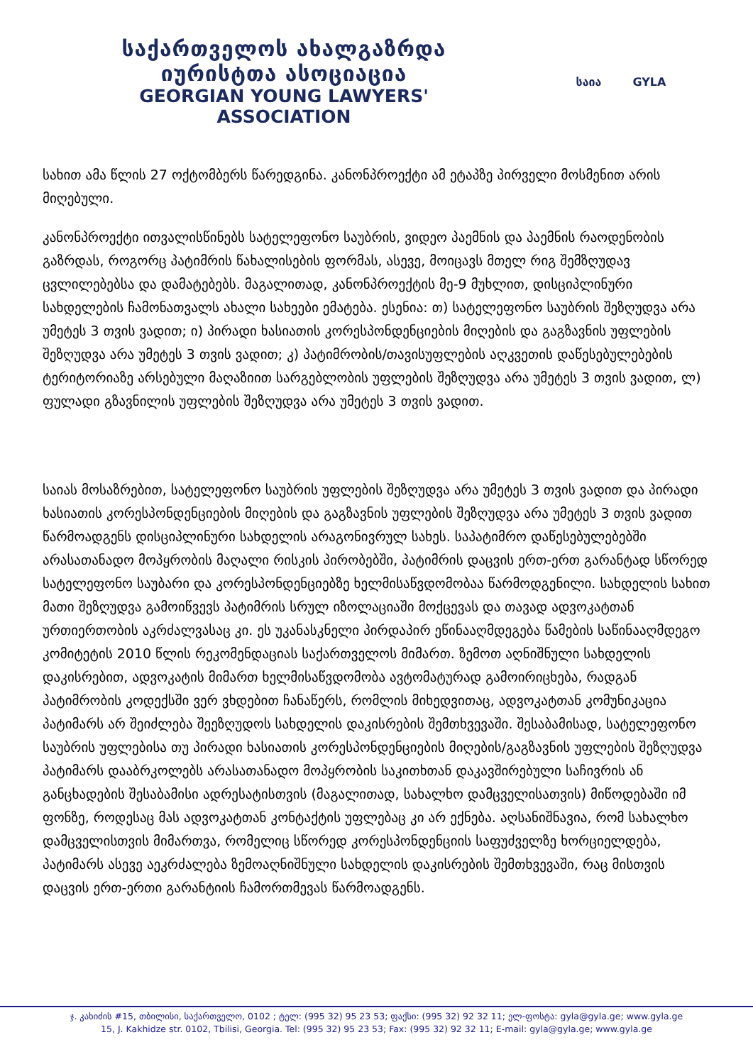საქართველოს ახალგაზრდა იურისტთა ასოციაცია
GEORGIAN YOUNG LAWYERS' ASSOCIATION
საია GYLA
სახით ამა წლის 27 ოქტომბერს წარედგინა. კანონპროექტი ამ ეტაპზე პირველი მოსმენით არის მიღებული.
კანონპროექტი ითვალისწინებს სატელეფონო საუბრის, ვიდეო პაემნის და პაემნის რაოდენობის გაზრდას, როგორც პატიმრის წახალისების ფორმას, ასევე, მოიცავს მთელ რიგ შემზღუდავ ცვლილებებსა და დამატებებს. მაგალითად, კანონპროექტის მე-9 მუხლით, დისციპლინური სახდელების ჩამონათვალს ახალი სახეები ემატება. ესენია: თ) სატელეფონო საუბრის შეზღუდვა არა უმეტეს 3 თვის ვადით; ი) პირადი ხასიათის კორესპონდენციების მიღების და გაგზავნის უფლების შეზღუდვა არა უმეტეს 3 თვის ვადით; კ) პატიმრობის/თავისუფლების აღკვეთის დაწესებულებების ტერიტორიაზე არსებული მაღაზიით სარგებლობის უფლების შეზღუდვა არა უმეტეს 3 თვის ვადით, ლ) ფულადი გზავნილის უფლების შეზღუდვა არა უმეტეს 3 თვის ვადით.
საიას მოსაზრებით, სატელეფონო საუბრის უფლების შეზღუდვა არა უმეტეს 3 თვის ვადით და პირადი ხასიათის კორესპონდენციების მიღების და გაგზავნის უფლების შეზღუდვა არა უმეტეს 3 თვის ვადით წარმოადგენს დისციპლინური სახდელის არაგონივრულ სახეს. საპატიმრო დაწესებულებებში არასათანადო მოპყრობის მაღალი რისკის პირობებში, პატიმრის დაცვის ერთ-ერთ გარანტად სწორედ სატელეფონო საუბარი და კორესპონდენციებზე ხელმისაწვდომობაა წარმოდგენილი. სახდელის სახით მათი შეზღუდვა გამოიწვევს პატიმრის სრულ იზოლაციაში მოქცევას და თავად ადვოკატთან ურთიერთობის აკრძალვასაც კი. ეს უკანასკნელი პირდაპირ ეწინააღმდეგება წამების საწინააღმდეგო კომიტეტის 2010 წლის რეკომენდაციას საქართველოს მიმართ. ზემოთ აღნიშნული სახდელის დაკისრებით, ადვოკატის მიმართ ხელმისაწვდომობა ავტომატურად გამოირიცხება, რადგან პატიმრობის კოდექსში ვერ ვხდებით ჩანაწერს, რომლის მიხედვითაც, ადვოკატთან კომუნიკაცია პატიმარს არ შეიძლება შეეზღუდოს სახდელის დაკისრების შემთხვევაში. შესაბამისად, სატელეფონო საუბრის უფლებისა თუ პირადი ხასიათის კორესპონდენციების მიღების/გაგზავნის უფლების შეზღუდვა პატიმარს დააბრკოლებს არასათანადო მოპყრობის საკითხთან დაკავშირებული საჩივრის ან განცხადების შესაბამისი ადრესატისთვის (მაგალითად, სახალხო დამცველისათვის) მიწოდებაში იმ ფონზე, როდესაც მას ადვოკატთან კონტაქტის უფლებაც კი არ ექნება. აღსანიშნავია, რომ სახალხო დამცველისთვის მიმართვა, რომელიც სწორედ კორესპონდენციის საფუძველზე ხორციელდება, პატიმარს ასევე აეკრძალება ზემოაღნიშნული სახდელის დაკისრების შემთხვევაში, რაც მისთვის დაცვის ერთ-ერთი გარანტიის ჩამორთმევას წარმოადგენს.
ჯ. კახიძის #15, თბილისი, საქართველო, 0102 ; ტელ: (995 32) 95 23 53; ფაქსი: (995 32) 92 32 11; ელ-ფოსტა: gyla@gyla.ge; www.gyla.ge
15, J. Kakhidze str. 0102, Tbilisi, Georgia. Tel: (995 32) 95 23 53; Fax: (995 32) 92 32 11; E-mail: gyla@gyla.ge; www.gyla.ge